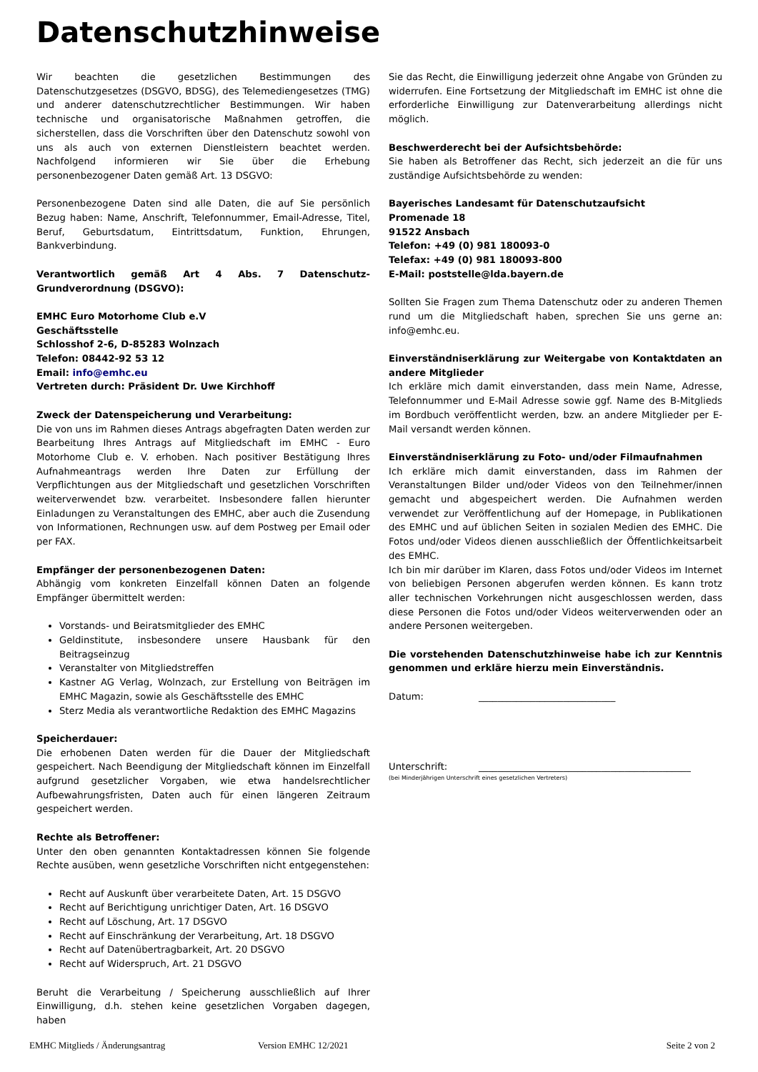Datenschutzhinweise
Wir beachten die gesetzlichen Bestimmungen des Datenschutzgesetzes (DSGVO, BDSG), des Telemediengesetzes (TMG) und anderer datenschutzrechtlicher Bestimmungen. Wir haben technische und organisatorische Maßnahmen getroffen, die sicherstellen, dass die Vorschriften über den Datenschutz sowohl von uns als auch von externen Dienstleistern beachtet werden. Nachfolgend informieren wir Sie über die Erhebung personenbezogener Daten gemäß Art. 13 DSGVO:
Personenbezogene Daten sind alle Daten, die auf Sie persönlich Bezug haben: Name, Anschrift, Telefonnummer, Email-Adresse, Titel, Beruf, Geburtsdatum, Eintrittsdatum, Funktion, Ehrungen, Bankverbindung.
Verantwortlich gemäß Art 4 Abs. 7 Datenschutz-Grundverordnung (DSGVO):
EMHC Euro Motorhome Club e.V
Geschäftsstelle
Schlosshof 2-6, D-85283 Wolnzach
Telefon: 08442-92 53 12
Email: info@emhc.eu
Vertreten durch: Präsident Dr. Uwe Kirchhoff
Zweck der Datenspeicherung und Verarbeitung:
Die von uns im Rahmen dieses Antrags abgefragten Daten werden zur Bearbeitung Ihres Antrags auf Mitgliedschaft im EMHC - Euro Motorhome Club e. V. erhoben. Nach positiver Bestätigung Ihres Aufnahmeantrags werden Ihre Daten zur Erfüllung der Verpflichtungen aus der Mitgliedschaft und gesetzlichen Vorschriften weiterverwendet bzw. verarbeitet. Insbesondere fallen hierunter Einladungen zu Veranstaltungen des EMHC, aber auch die Zusendung von Informationen, Rechnungen usw. auf dem Postweg per Email oder per FAX.
Empfänger der personenbezogenen Daten:
Abhängig vom konkreten Einzelfall können Daten an folgende Empfänger übermittelt werden:
Vorstands- und Beiratsmitglieder des EMHC
Geldinstitute, insbesondere unsere Hausbank für den Beitragseinzug
Veranstalter von Mitgliedstreffen
Kastner AG Verlag, Wolnzach, zur Erstellung von Beiträgen im EMHC Magazin, sowie als Geschäftsstelle des EMHC
Sterz Media als verantwortliche Redaktion des EMHC Magazins
Speicherdauer:
Die erhobenen Daten werden für die Dauer der Mitgliedschaft gespeichert. Nach Beendigung der Mitgliedschaft können im Einzelfall aufgrund gesetzlicher Vorgaben, wie etwa handelsrechtlicher Aufbewahrungsfristen, Daten auch für einen längeren Zeitraum gespeichert werden.
Rechte als Betroffener:
Unter den oben genannten Kontaktadressen können Sie folgende Rechte ausüben, wenn gesetzliche Vorschriften nicht entgegenstehen:
Recht auf Auskunft über verarbeitete Daten, Art. 15 DSGVO
Recht auf Berichtigung unrichtiger Daten, Art. 16 DSGVO
Recht auf Löschung, Art. 17 DSGVO
Recht auf Einschränkung der Verarbeitung, Art. 18 DSGVO
Recht auf Datenübertragbarkeit, Art. 20 DSGVO
Recht auf Widerspruch, Art. 21 DSGVO
Beruht die Verarbeitung / Speicherung ausschließlich auf Ihrer Einwilligung, d.h. stehen keine gesetzlichen Vorgaben dagegen, haben
Sie das Recht, die Einwilligung jederzeit ohne Angabe von Gründen zu widerrufen. Eine Fortsetzung der Mitgliedschaft im EMHC ist ohne die erforderliche Einwilligung zur Datenverarbeitung allerdings nicht möglich.
Beschwerderecht bei der Aufsichtsbehörde:
Sie haben als Betroffener das Recht, sich jederzeit an die für uns zuständige Aufsichtsbehörde zu wenden:
Bayerisches Landesamt für Datenschutzaufsicht
Promenade 18
91522 Ansbach
Telefon: +49 (0) 981 180093-0
Telefax: +49 (0) 981 180093-800
E-Mail: poststelle@lda.bayern.de
Sollten Sie Fragen zum Thema Datenschutz oder zu anderen Themen rund um die Mitgliedschaft haben, sprechen Sie uns gerne an: info@emhc.eu.
Einverständniserklärung zur Weitergabe von Kontaktdaten an andere Mitglieder
Ich erkläre mich damit einverstanden, dass mein Name, Adresse, Telefonnummer und E-Mail Adresse sowie ggf. Name des B-Mitglieds im Bordbuch veröffentlicht werden, bzw. an andere Mitglieder per E-Mail versandt werden können.
Einverständniserklärung zu Foto- und/oder Filmaufnahmen
Ich erkläre mich damit einverstanden, dass im Rahmen der Veranstaltungen Bilder und/oder Videos von den Teilnehmer/innen gemacht und abgespeichert werden. Die Aufnahmen werden verwendet zur Veröffentlichung auf der Homepage, in Publikationen des EMHC und auf üblichen Seiten in sozialen Medien des EMHC. Die Fotos und/oder Videos dienen ausschließlich der Öffentlichkeitsarbeit des EMHC.
Ich bin mir darüber im Klaren, dass Fotos und/oder Videos im Internet von beliebigen Personen abgerufen werden können. Es kann trotz aller technischen Vorkehrungen nicht ausgeschlossen werden, dass diese Personen die Fotos und/oder Videos weiterverwenden oder an andere Personen weitergeben.
Die vorstehenden Datenschutzhinweise habe ich zur Kenntnis genommen und erkläre hierzu mein Einverständnis.
Datum: _____________________________
Unterschrift: _____________________________________________
(bei Minderjährigen Unterschrift eines gesetzlichen Vertreters)
EMHC Mitglieds / Änderungsantrag Version EMHC 12/2021 Seite 2 von 2